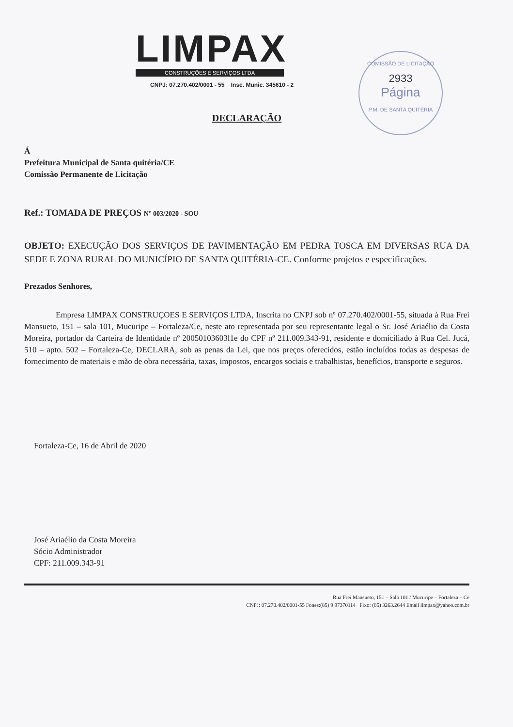LIMPAX
CONSTRUÇÕES E SERVIÇOS LTDA
CNPJ: 07.270.402/0001 - 55 Insc. Munic. 345610 - 2
COMISSÃO DE LICITAÇÃO
2933
Página
P.M. DE SANTA QUITÉRIA
DECLARAÇÃO
Á
Prefeitura Municipal de Santa quitéria/CE
Comissão Permanente de Licitação
Ref.: TOMADA DE PREÇOS N° 003/2020 - SOU
OBJETO: EXECUÇÃO DOS SERVIÇOS DE PAVIMENTAÇÃO EM PEDRA TOSCA EM DIVERSAS RUA DA SEDE E ZONA RURAL DO MUNICÍPIO DE SANTA QUITÉRIA-CE. Conforme projetos e especificações.
Prezados Senhores,
Empresa LIMPAX CONSTRUÇOES E SERVIÇOS LTDA, Inscrita no CNPJ sob nº 07.270.402/0001-55, situada à Rua Frei Mansueto, 151 – sala 101, Mucuripe – Fortaleza/Ce, neste ato representada por seu representante legal o Sr. José Ariaélio da Costa Moreira, portador da Carteira de Identidade nº 20050103603l1e do CPF nº 211.009.343-91, residente e domiciliado à Rua Cel. Jucá, 510 – apto. 502 – Fortaleza-Ce, DECLARA, sob as penas da Lei, que nos preços oferecidos, estão incluídos todas as despesas de fornecimento de materiais e mão de obra necessária, taxas, impostos, encargos sociais e trabalhistas, benefícios, transporte e seguros.
Fortaleza-Ce, 16 de Abril de 2020
José Ariaélio da Costa Moreira
Sócio Administrador
CPF: 211.009.343-91
Rua Frei Mansueto, 151 – Sala 101 / Mucuripe – Fortaleza – Ce
CNPJ: 07.270.402/0001-55 Fones:(85) 9 97370114 Fixo: (85) 3263.2644 Email limpax@yahoo.com.br